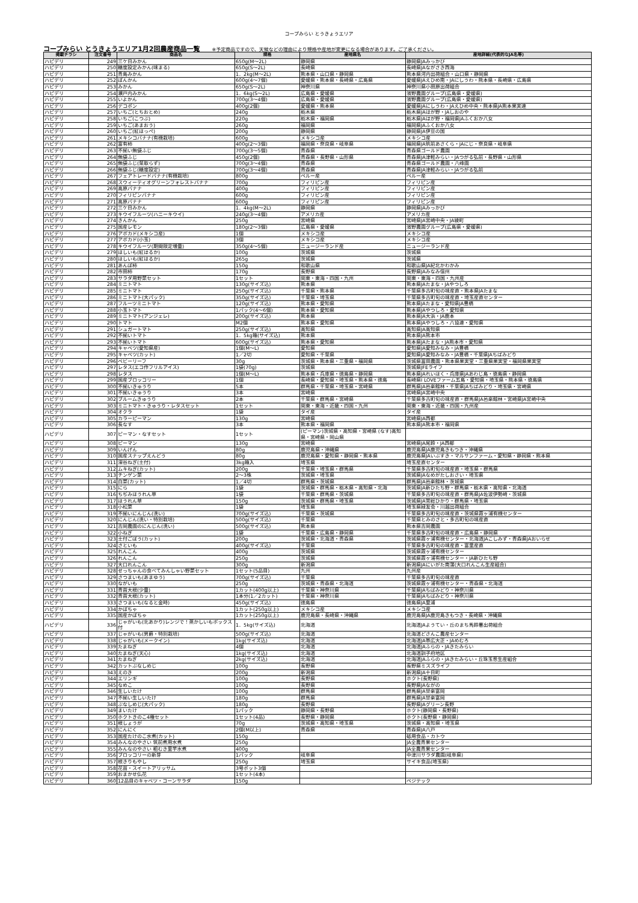コープみらい とうきょうエリア
コープみらい とうきょうエリア1月2回農産商品一覧 ※予定商品ですので、天候などの理由により規格や産地が変更になる場合があります。ご了承ください。
| 掲載チラシ | 注文番号 | 商品名 | 規格 | 産地県名 | 産地詳細(代表的なJA名等) |
| --- | --- | --- | --- | --- | --- |
| ハピデリ | 249 | 三ケ日みかん | 650g(M～2L) | 静岡県 | 静岡県JAみっかび |
| ハピデリ | 250 | 糖度設定みかん(味まる) | 650g(S～2L) | 長崎県 | 長崎県JAながさき西海 |
| ハピデリ | 251 | 青島みかん | 1．2kg(M～2L) | 熊本県・山口県・静岡県 | 熊本県河内出荷組合・山口県・静岡県 |
| ハピデリ | 252 | ぽんかん | 600g(4～7個) | 愛媛県・熊本県・長崎県・広島県 | 愛媛県JAえひめ南・JAにしうわ・熊本県・長崎県・広島県 |
| ハピデリ | 253 | みかん | 650g(S～2L) | 神奈川県 | 神奈川県小田原出荷組合 |
| ハピデリ | 254 | 瀬戸内みかん | 1．6kg(S～2L) | 広島県・愛媛県 | 濱野農園グループ(広島県・愛媛県) |
| ハピデリ | 255 | いよかん | 700g(3～4個) | 広島県・愛媛県 | 濱野農園グループ(広島県・愛媛県) |
| ハピデリ | 256 | デコポン | 400g(2個) | 愛媛県・熊本県 | 愛媛県JAにしうわ・JAえひめ中央・熊本県JA熊本果実連 |
| ハピデリ | 257 | いちご(とちおとめ) | 240g | 栃木県 | 栃木県JAはが野・JAしおのや |
| ハピデリ | 258 | いちご(こつぶ) | 220g | 栃木県・福岡県 | 栃木県JAはが野・福岡県JAふくおか八女 |
| ハピデリ | 259 | いちご(あまおう) | 260g | 福岡県 | 福岡県JAふくおか八女 |
| ハピデリ | 260 | いちご(紅ほっぺ) | 200g | 静岡県 | 静岡県JA伊豆の国 |
| ハピデリ | 261 | メキシコバナナ(有機栽培) | 600g | メキシコ産 | メキシコ産 |
| ハピデリ | 262 | 富有柿 | 400g(2～3個) | 福岡県・奈良県・岐阜県 | 福岡県JA筑前あさくら・JAにじ・奈良県・岐阜県 |
| ハピデリ | 263 | 不揃い無袋ふじ | 700g(3～5個) | 青森県 | 青森県ゴールド農園 |
| ハピデリ | 264 | 無袋ふじ | 450g(2個) | 青森県・長野県・山形県 | 青森県JA津軽みらい・JAつがる弘前・長野県・山形県 |
| ハピデリ | 265 | 無袋ふじ(葉取らず) | 700g(3～4個) | 青森県 | 青森県ゴールド農園・八峰園 |
| ハピデリ | 266 | 無袋ふじ(糖度設定) | 700g(3～4個) | 青森県 | 青森県JA津軽みらい・JAつがる弘前 |
| ハピデリ | 267 | フェアトレードバナナ(有機栽培) | 800g | ペルー産 | ペルー産 |
| ハピデリ | 268 | スウィーティオグリーンフォレストバナナ | 700g | フィリピン産 | フィリピン産 |
| ハピデリ | 269 | 高原バナナ | 400g | フィリピン産 | フィリピン産 |
| ハピデリ | 270 | フィリピンバナナ | 600g | フィリピン産 | フィリピン産 |
| ハピデリ | 271 | 高原バナナ | 600g | フィリピン産 | フィリピン産 |
| ハピデリ | 272 | 三ケ日みかん | 1．4kg(M～2L) | 静岡県 | 静岡県JAみっかび |
| ハピデリ | 273 | キウイフルーツ(ハニーキウイ) | 240g(3～4個) | アメリカ産 | アメリカ産 |
| ハピデリ | 274 | きんかん | 250g | 宮崎県 | 宮崎県JA宮崎中央・JA綾町 |
| ハピデリ | 275 | 国産レモン | 180g(2～3個) | 広島県・愛媛県 | 濱野農園グループ(広島県・愛媛県) |
| ハピデリ | 276 | アボカド(メキシコ産) | 1個 | メキシコ産 | メキシコ産 |
| ハピデリ | 277 | アボカド(小玉) | 3個 | メキシコ産 | メキシコ産 |
| ハピデリ | 278 | キウイフルーツ(期間限定増量) | 350g(4～5個) | ニュージーランド産 | ニュージーランド産 |
| ハピデリ | 279 | ほしいも(紅はるか) | 100g | 茨城県 | 茨城県 |
| ハピデリ | 280 | ほしいも(紅はるか) | 265g | 茨城県 | 茨城県 |
| ハピデリ | 281 | あんぽ柿 | 150g | 和歌山県 | 和歌山県JA紀北かわかみ |
| ハピデリ | 282 | 市田柿 | 170g | 長野県 | 長野県JAみなみ信州 |
| ハピデリ | 283 | サラダ用野菜セット | 1セット | 関東・東海・四国・九州 | 関東・東海・四国・九州産 |
| ハピデリ | 284 | ミニトマト | 130g(サイズ込) | 熊本県 | 熊本県JAたまな・JAやつしろ |
| ハピデリ | 285 | ミニトマト | 250g(サイズ込) | 千葉県・熊本県 | 千葉県多古町旬の味産直・熊本県JAたまな |
| ハピデリ | 286 | ミニトマト(大パック) | 350g(サイズ込) | 千葉県・埼玉県 | 千葉県多古町旬の味産直・埼玉産直センター |
| ハピデリ | 287 | フルーツミニトマト | 120g(サイズ込) | 熊本県・愛知県 | 熊本県JAたまな・愛知県JA豊橋 |
| ハピデリ | 288 | 小玉トマト | 1パック(4～6個) | 熊本県・愛知県 | 熊本県JAやつしろ・愛知県 |
| ハピデリ | 289 | ミニトマト(アンジェレ) | 200g(サイズ込) | 熊本県 | 熊本県JA大浜・JA鹿本 |
| ハピデリ | 290 | トマト | M2個 | 熊本県・愛知県 | 熊本県JAやつしろ・八協連・愛知県 |
| ハピデリ | 291 | シュガートマト | 250g(サイズ込) | 高知県 | 高知県JA高知県 |
| ハピデリ | 292 | 不揃いトマト | 1．5kg箱(サイズ込) | 熊本県 | 熊本県JA熊本市 |
| ハピデリ | 293 | 不揃いトマト | 600g(サイズ込) | 熊本県・愛知県 | 熊本県JAたまな・JA熊本市・愛知県 |
| ハピデリ | 294 | キャベツ(愛知県産) | 1個(M～L) | 愛知県 | 愛知県JA愛知みなみ・JA豊橋 |
| ハピデリ | 295 | キャベツ(カット) | 1／2切 | 愛知県・千葉県 | 愛知県JA愛知みなみ・JA豊橋・千葉県JAちばみどり |
| ハピデリ | 296 | ベビーリーフ | 30g | 茨城県・熊本県・三重県・福岡県 | 茨城県冨田農園・熊本県果実堂・三重県果実堂・福岡県果実堂 |
| ハピデリ | 297 | レタス(エコ作フリルアイス) | 1袋(70g) | 茨城県 | 茨城県JFEライフ |
| ハピデリ | 298 | レタス | 1個(M～L) | 熊本県・兵庫県・徳島県・静岡県 | 熊本県JAれいほく・兵庫県JAあわじ島・徳島県・静岡県 |
| ハピデリ | 299 | 国産ブロッコリー | 1個 | 長崎県・愛知県・埼玉県・熊本県・徳島 | 長崎県I LOVEファーム五島・愛知県・埼玉県・熊本県・徳島県 |
| ハピデリ | 300 | 不揃いきゅうり | 5本 | 群馬県・千葉県・埼玉県・宮崎県 | 群馬県JA邑楽館林・千葉県JAちばみどり・埼玉県・宮崎県 |
| ハピデリ | 301 | 不揃いきゅうり | 3本 | 宮崎県 | 宮崎県JA宮崎中央 |
| ハピデリ | 302 | ブルームきゅうり | 2本 | 千葉県・群馬県・宮崎県 | 千葉県多古町旬の味産直・群馬県JA邑楽館林・宮崎県JA宮崎中央 |
| ハピデリ | 303 | ミニトマト・きゅうり・レタスセット | 1セット | 関東・東海・近畿・四国・九州 | 関東・東海・近畿・四国・九州産 |
| ハピデリ | 304 | オクラ | 1袋 | タイ産 | タイ産 |
| ハピデリ | 305 | カラーピーマン | 130g | 宮崎県 | 宮崎県JA西都 |
| ハピデリ | 306 | 長なす | 3本 | 熊本県・福岡県 | 熊本県JA熊本市・福岡県 |
| ハピデリ | 307 | ピーマン・なすセット | 1セット | (ピーマン)茨城県・高知県・宮崎県 (なす)高知県・宮崎県・岡山県 | |
| ハピデリ | 308 | ピーマン | 130g | 宮崎県 | 宮崎県JA尾鈴・JA西都 |
| ハピデリ | 309 | いんげん | 80g | 鹿児島県・沖縄県 | 鹿児島県JA鹿児島きもつき・沖縄県 |
| ハピデリ | 310 | 国産スナップえんどう | 80g | 鹿児島県・愛知県・静岡県・熊本県 | 鹿児島県JAいぶすき・マルサンファーム・愛知県・静岡県・熊本県 |
| ハピデリ | 311 | 深谷ねぎ(土付) | 3kg箱入 | 埼玉県 | 埼玉産直センター |
| ハピデリ | 312 | ムキねぎ(カット) | 200g | 千葉県・埼玉県・群馬県 | 千葉県多古町旬の味産直・埼玉県・群馬県 |
| ハピデリ | 313 | チンゲン菜 | 2～3株 | 茨城県・埼玉県 | 茨城県JAなめがたしおさい・埼玉県 |
| ハピデリ | 314 | 白菜(カット) | 1／4切 | 群馬県・茨城県 | 群馬県JA邑楽館林・茨城県 |
| ハピデリ | 315 | にら | 1袋 | 茨城県・群馬県・栃木県・高知県・北海 | 茨城県JA新ひたち野・群馬県・栃木県・高知県・北海道 |
| ハピデリ | 316 | ちぢみほうれん草 | 1袋 | 千葉県・群馬県・茨城県 | 千葉県多古町旬の味産直・群馬県JA佐波伊勢崎・茨城県 |
| ハピデリ | 317 | ほうれん草 | 150g | 茨城県・群馬県・埼玉県 | 茨城県JA常総ひかり・群馬県・埼玉県 |
| ハピデリ | 318 | 小松菜 | 1袋 | 埼玉県 | 埼玉県緑友会・川越出荷組合 |
| ハピデリ | 319 | 不揃いにんじん(洗い) | 700g(サイズ込) | 千葉県・茨城県 | 千葉県多古町旬の味産直・茨城県霞ヶ浦有機センター |
| ハピデリ | 320 | にんじん(洗い・特別栽培) | 500g(サイズ込) | 千葉県 | 千葉県とみのさと・多古町旬の味産直 |
| ハピデリ | 321 | 吉岡農園のにんじん(洗い) | 500g(サイズ込) | 熊本県 | 熊本県吉岡農園 |
| ハピデリ | 322 | 小ねぎ | 1袋 | 千葉県・広島県・静岡県 | 千葉県多古町旬の味産直・広島県・静岡県 |
| ハピデリ | 323 | 土付ごぼう(カット) | 200g | 茨城県・北海道・青森県 | 茨城県霞ヶ浦有機センター・北海道JAこしみず・青森県JAおいらせ |
| ハピデリ | 324 | さといも | 400g(サイズ込) | 千葉県 | 千葉県多古町旬の味産直・富里産直 |
| ハピデリ | 325 | れんこん | 400g | 茨城県 | 茨城県霞ヶ浦有機センター |
| ハピデリ | 326 | れんこん | 250g | 茨城県 | 茨城県霞ヶ浦有機センター・JA新ひたち野 |
| ハピデリ | 327 | 大口れんこん | 300g | 新潟県 | 新潟県JAにいがた南蒲(大口れんこん生産組合) |
| ハピデリ | 328 | せっちゃんの食べてみんしゃい野菜セット | 1セット(5品目) | 九州 | 九州産 |
| ハピデリ | 329 | さつまいも(あまゆう) | 700g(サイズ込) | 千葉県 | 千葉県多古町旬の味産直 |
| ハピデリ | 330 | ながいも | 250g | 茨城県・青森県・北海道 | 茨城県霞ヶ浦有機センター・青森県・北海道 |
| ハピデリ | 331 | 青首大根(少量) | 1カット(400g以上) | 千葉県・神奈川県 | 千葉県JAちばみどり・神奈川県 |
| ハピデリ | 332 | 青首大根(カット) | 1本分(1／2カット) | 千葉県・神奈川県 | 千葉県JAちばみどり・神奈川県 |
| ハピデリ | 333 | さつまいも(なると金時) | 450g(サイズ込) | 徳島県 | 徳島県JA里浦 |
| ハピデリ | 334 | かぼちゃ | 1カット(250g以上) | メキシコ産 | メキシコ産 |
| ハピデリ | 335 | 国産かぼちゃ | 1カット(250g以上) | 鹿児島県・長崎県・沖縄県 | 鹿児島県JA鹿児島きもつき・長崎県・沖縄県 |
| ハピデリ | 336 | じゃがいも(北あかり)レンジで！蒸かしいもボックス付 | 1．5kg(サイズ込) | 北海道 | 北海道JAようてい・丘のまち馬鈴薯出荷組合 |
| ハピデリ | 337 | じゃがいも(男爵・特別栽培) | 500g(サイズ込) | 北海道 | 北海道どさんこ農産センター |
| ハピデリ | 338 | じゃがいも(メークイン) | 1kg(サイズ込) | 北海道 | 北海道JA帯広大正・JAめむろ |
| ハピデリ | 339 | たまねぎ | 4個 | 北海道 | 北海道JAふらの・JAきたみらい |
| ハピデリ | 340 | たまねぎ(天心) | 1kg(サイズ込) | 北海道 | 北海道訓子府地区 |
| ハピデリ | 341 | たまねぎ | 2kg(サイズ込) | 北海道 | 北海道JAふらの・JAきたみらい・丘珠玉葱生産組合 |
| ハピデリ | 342 | カットぶなしめじ | 100g | 長野県 | 長野県ミスズライフ |
| ハピデリ | 343 | えのき | 200g | 新潟県 | 新潟県JA十日町 |
| ハピデリ | 344 | エリンギ | 100g | 長野県 | ホクト(長野県) |
| ハピデリ | 345 | なめこ | 100g | 長野県 | 長野県JAながの |
| ハピデリ | 346 | 生しいたけ | 100g | 群馬県 | 群馬県JA甘楽富岡 |
| ハピデリ | 347 | 不揃い生しいたけ | 180g | 群馬県 | 群馬県JA甘楽富岡 |
| ハピデリ | 348 | ぶなしめじ(大パック) | 180g | 長野県 | 長野県JAグリーン長野 |
| ハピデリ | 349 | まいたけ | 1パック | 静岡県・長野県 | ホクト(静岡県・長野県) |
| ハピデリ | 350 | ホクトきのこ4種セット | 1セット(4品) | 長野県・静岡県 | ホクト(長野県・静岡県) |
| ハピデリ | 351 | 根しょうが | 70g | 茨城県・高知県・埼玉県 | 茨城県・高知県・埼玉県 |
| ハピデリ | 352 | にんにく | 2個(M以上) | 青森県 | 青森県JA八戸 |
| ハピデリ | 353 | 国産たけのこ水煮(カット) | 150g | | 砥用食品・カトウ |
| ハピデリ | 354 | みんなのやさい 筑前煮用水煮 | 250g | | JA全農青果センター |
| ハピデリ | 355 | みんなのやさい 粗むき里芋水煮 | 400g | | JA全農青果センター |
| ハピデリ | 356 | ブロッコリーの新芽 | 1パック | 岐阜県 | 中津川サラダ農園(岐阜県) |
| ハピデリ | 357 | 根きりもやし | 250g | 埼玉県 | サイキ食品(埼玉県) |
| ハピデリ | 358 | 花苗・スイートアリッサム | 3号ポット3個 | | |
| ハピデリ | 359 | おまかせ仏花 | 1セット(4本) | | |
| ハピデリ | 360 | 12品目のキャベツ・コーンサラダ | 150g | | ベジテック |